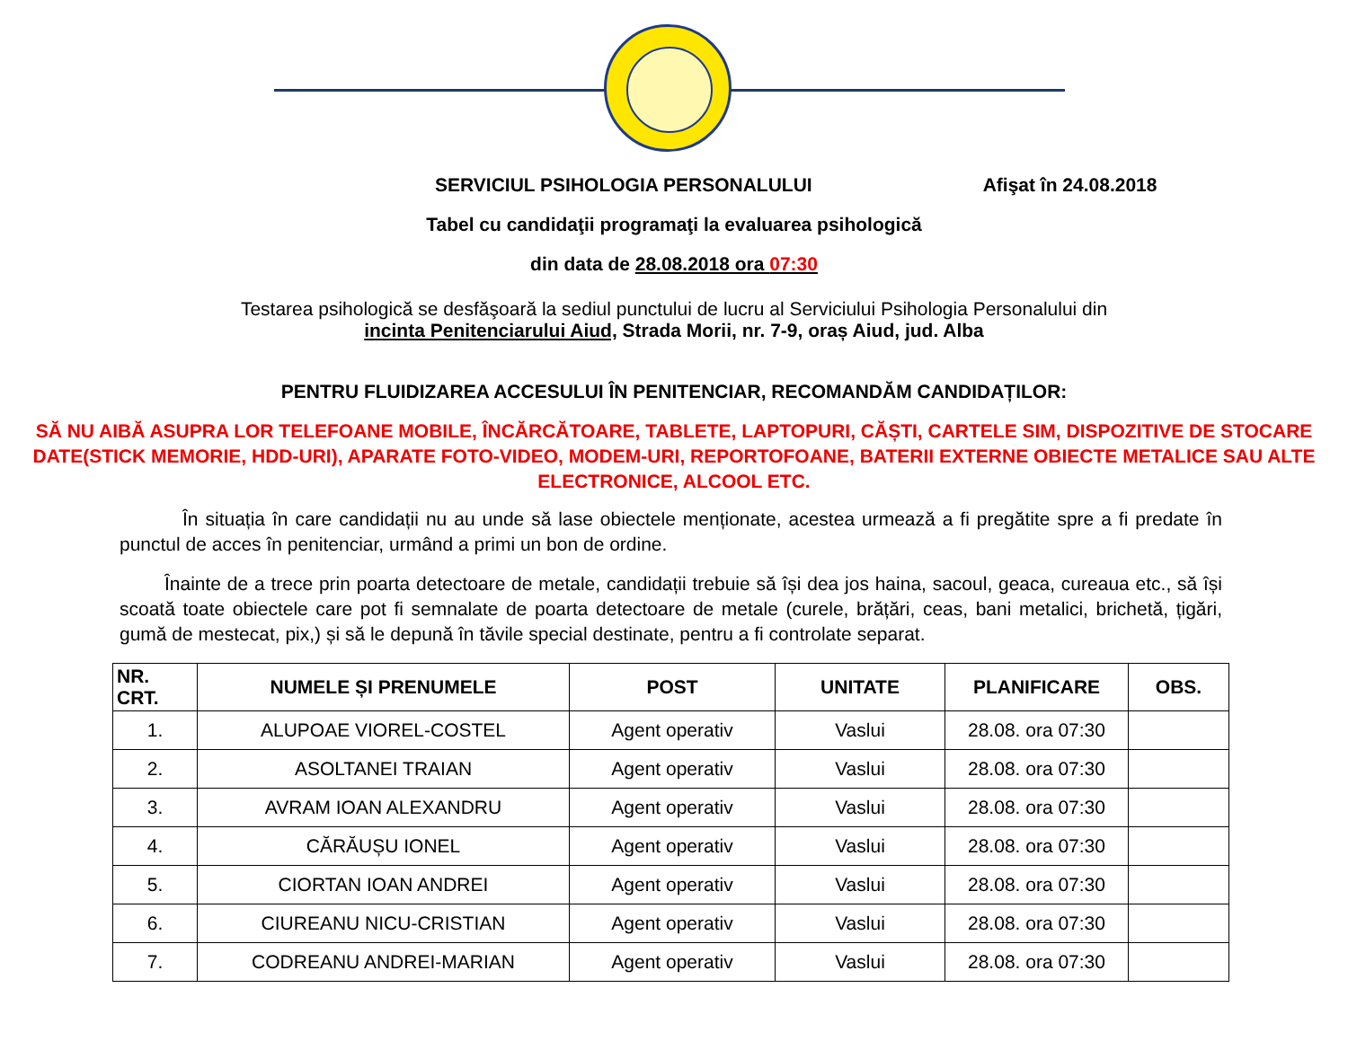SERVICIUL PSIHOLOGIA PERSONALULUI Afişat în 24.08.2018
Tabel cu candidaţii programaţi la evaluarea psihologică
din data de 28.08.2018 ora 07:30
Testarea psihologică se desfăşoară la sediul punctului de lucru al Serviciului Psihologia Personalului din
incinta Penitenciarului Aiud, Strada Morii, nr. 7-9, oraș Aiud, jud. Alba
PENTRU FLUIDIZAREA ACCESULUI ÎN PENITENCIAR, RECOMANDĂM CANDIDAȚILOR:
SĂ NU AIBĂ ASUPRA LOR TELEFOANE MOBILE, ÎNCĂRCĂTOARE, TABLETE, LAPTOPURI, CĂȘTI, CARTELE SIM, DISPOZITIVE DE STOCARE DATE(STICK MEMORIE, HDD-URI), APARATE FOTO-VIDEO, MODEM-URI, REPORTOFOANE, BATERII EXTERNE OBIECTE METALICE SAU ALTE ELECTRONICE, ALCOOL ETC.
În situația în care candidații nu au unde să lase obiectele menționate, acestea urmează a fi pregătite spre a fi predate în punctul de acces în penitenciar, urmând a primi un bon de ordine.
Înainte de a trece prin poarta detectoare de metale, candidații trebuie să își dea jos haina, sacoul, geaca, cureaua etc., să își scoată toate obiectele care pot fi semnalate de poarta detectoare de metale (curele, brățări, ceas, bani metalici, brichetă, țigări, gumă de mestecat, pix,) și să le depună în tăvile special destinate, pentru a fi controlate separat.
| NR. CRT. | NUMELE ȘI PRENUMELE | POST | UNITATE | PLANIFICARE | OBS. |
| --- | --- | --- | --- | --- | --- |
| 1. | ALUPOAE VIOREL-COSTEL | Agent operativ | Vaslui | 28.08. ora 07:30 | |
| 2. | ASOLTANEI TRAIAN | Agent operativ | Vaslui | 28.08. ora 07:30 | |
| 3. | AVRAM IOAN ALEXANDRU | Agent operativ | Vaslui | 28.08. ora 07:30 | |
| 4. | CĂRĂUȘU IONEL | Agent operativ | Vaslui | 28.08. ora 07:30 | |
| 5. | CIORTAN IOAN ANDREI | Agent operativ | Vaslui | 28.08. ora 07:30 | |
| 6. | CIUREANU NICU-CRISTIAN | Agent operativ | Vaslui | 28.08. ora 07:30 | |
| 7. | CODREANU ANDREI-MARIAN | Agent operativ | Vaslui | 28.08. ora 07:30 | |